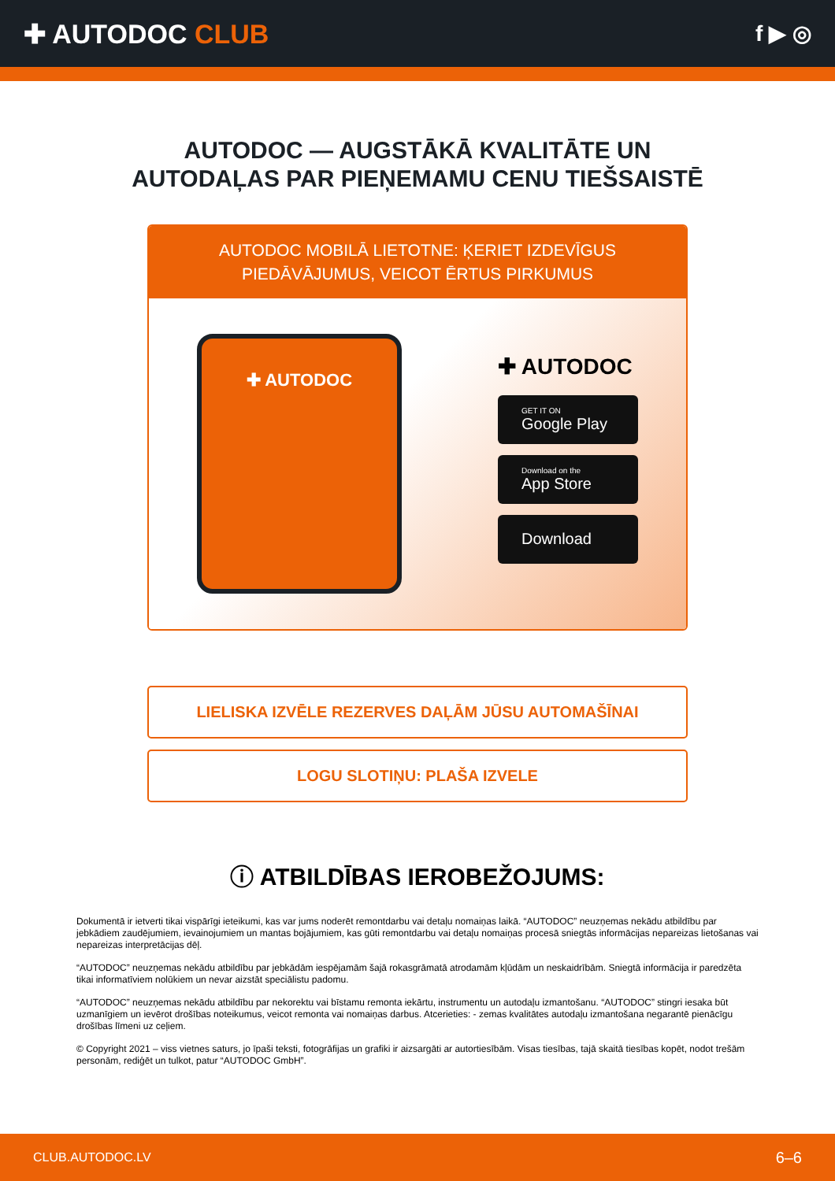✚ AUTODOC CLUB
f ▶ ◎
AUTODOC — AUGSTĀKĀ KVALITĀTE UN
AUTODAĻAS PAR PIEŅEMAMU CENU TIEŠSAISTĒ
AUTODOC MOBILĀ LIETOTNE: ĶERIET IZDEVĪGUS PIEDĀVĀJUMUS, VEICOT ĒRTUS PIRKUMUS
✚ AUTODOC
✚ AUTODOC
GET IT ON
Google Play
Download on the
App Store
Download
LIELISKA IZVĒLE REZERVES DAĻĀM JŪSU AUTOMAŠĪNAI
LOGU SLOTIŅU: PLAŠA IZVELE
ⓘ ATBILDĪBAS IEROBEŽOJUMS:
Dokumentā ir ietverti tikai vispārīgi ieteikumi, kas var jums noderēt remontdarbu vai detaļu nomaiņas laikā. “AUTODOC” neuzņemas nekādu atbildību par jebkādiem zaudējumiem, ievainojumiem un mantas bojājumiem, kas gūti remontdarbu vai detaļu nomaiņas procesā sniegtās informācijas nepareizas lietošanas vai nepareizas interpretācijas dēļ.
“AUTODOC” neuzņemas nekādu atbildību par jebkādām iespējamām šajā rokasgrāmatā atrodamām kļūdām un neskaidrībām. Sniegtā informācija ir paredzēta tikai informatīviem nolūkiem un nevar aizstāt speciālistu padomu.
“AUTODOC” neuzņemas nekādu atbildību par nekorektu vai bīstamu remonta iekārtu, instrumentu un autodaļu izmantošanu. “AUTODOC” stingri iesaka būt uzmanīgiem un ievērot drošības noteikumus, veicot remonta vai nomaiņas darbus. Atcerieties: - zemas kvalitātes autodaļu izmantošana negarantē pienācīgu drošības līmeni uz ceļiem.
© Copyright 2021 – viss vietnes saturs, jo īpaši teksti, fotogrāfijas un grafiki ir aizsargāti ar autortiesībām. Visas tiesības, tajā skaitā tiesības kopēt, nodot trešām personām, rediģēt un tulkot, patur “AUTODOC GmbH”.
CLUB.AUTODOC.LV 6–6